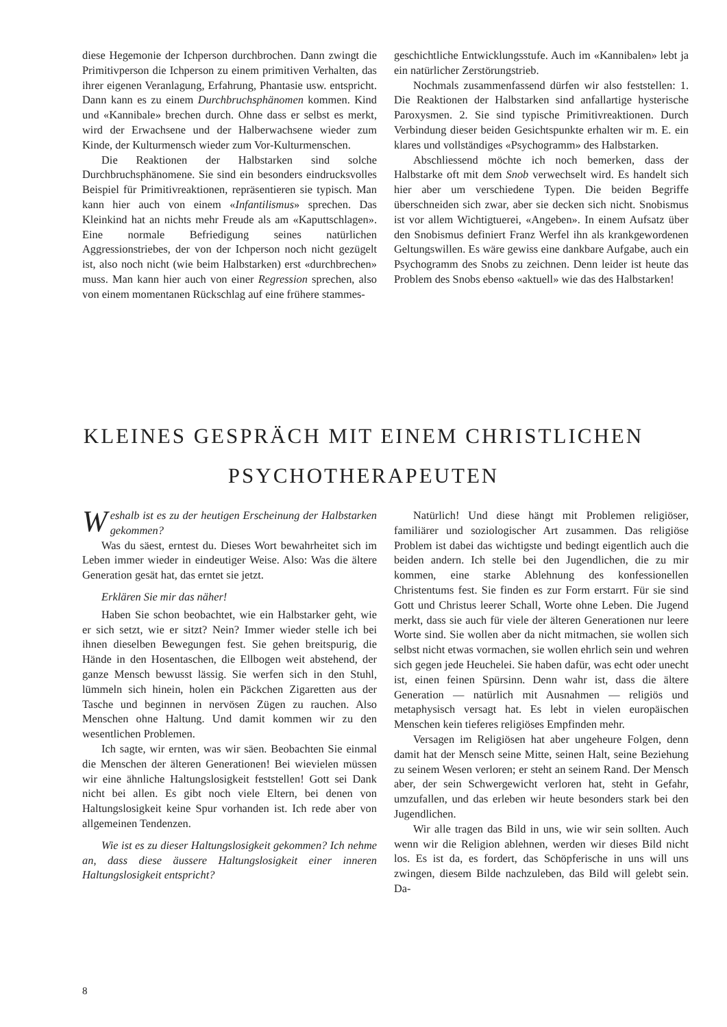diese Hegemonie der Ichperson durchbrochen. Dann zwingt die Primitivperson die Ichperson zu einem primitiven Verhalten, das ihrer eigenen Veranlagung, Erfahrung, Phantasie usw. entspricht. Dann kann es zu einem Durchbruchsphänomen kommen. Kind und «Kannibale» brechen durch. Ohne dass er selbst es merkt, wird der Erwachsene und der Halberwachsene wieder zum Kinde, der Kulturmensch wieder zum Vor-Kulturmenschen.
Die Reaktionen der Halbstarken sind solche Durchbruchsphänomene. Sie sind ein besonders eindrucksvolles Beispiel für Primitivreaktionen, repräsentieren sie typisch. Man kann hier auch von einem «Infantilismus» sprechen. Das Kleinkind hat an nichts mehr Freude als am «Kaputtschlagen». Eine normale Befriedigung seines natürlichen Aggressionstriebes, der von der Ichperson noch nicht gezügelt ist, also noch nicht (wie beim Halbstarken) erst «durchbrechen» muss. Man kann hier auch von einer Regression sprechen, also von einem momentanen Rückschlag auf eine frühere stammes-
geschichtliche Entwicklungsstufe. Auch im «Kannibalen» lebt ja ein natürlicher Zerstörungstrieb.
Nochmals zusammenfassend dürfen wir also feststellen: 1. Die Reaktionen der Halbstarken sind anfallartige hysterische Paroxysmen. 2. Sie sind typische Primitivreaktionen. Durch Verbindung dieser beiden Gesichtspunkte erhalten wir m. E. ein klares und vollständiges «Psychogramm» des Halbstarken.
Abschliessend möchte ich noch bemerken, dass der Halbstarke oft mit dem Snob verwechselt wird. Es handelt sich hier aber um verschiedene Typen. Die beiden Begriffe überschneiden sich zwar, aber sie decken sich nicht. Snobismus ist vor allem Wichtigtuerei, «Angeben». In einem Aufsatz über den Snobismus definiert Franz Werfel ihn als krankgewordenen Geltungswillen. Es wäre gewiss eine dankbare Aufgabe, auch ein Psychogramm des Snobs zu zeichnen. Denn leider ist heute das Problem des Snobs ebenso «aktuell» wie das des Halbstarken!
KLEINES GESPRÄCH MIT EINEM CHRISTLICHEN
PSYCHOTHERAPEUTEN
Weshalb ist es zu der heutigen Erscheinung der Halbstarken gekommen?
Was du säest, erntest du. Dieses Wort bewahrheitet sich im Leben immer wieder in eindeutiger Weise. Also: Was die ältere Generation gesät hat, das erntet sie jetzt.
Erklären Sie mir das näher!
Haben Sie schon beobachtet, wie ein Halbstarker geht, wie er sich setzt, wie er sitzt? Nein? Immer wieder stelle ich bei ihnen dieselben Bewegungen fest. Sie gehen breitspurig, die Hände in den Hosentaschen, die Ellbogen weit abstehend, der ganze Mensch bewusst lässig. Sie werfen sich in den Stuhl, lümmeln sich hinein, holen ein Päckchen Zigaretten aus der Tasche und beginnen in nervösen Zügen zu rauchen. Also Menschen ohne Haltung. Und damit kommen wir zu den wesentlichen Problemen.
Ich sagte, wir ernten, was wir säen. Beobachten Sie einmal die Menschen der älteren Generationen! Bei wievielen müssen wir eine ähnliche Haltungslosigkeit feststellen! Gott sei Dank nicht bei allen. Es gibt noch viele Eltern, bei denen von Haltungslosigkeit keine Spur vorhanden ist. Ich rede aber von allgemeinen Tendenzen.
Wie ist es zu dieser Haltungslosigkeit gekommen? Ich nehme an, dass diese äussere Haltungslosigkeit einer inneren Haltungslosigkeit entspricht?
Natürlich! Und diese hängt mit Problemen religiöser, familiärer und soziologischer Art zusammen. Das religiöse Problem ist dabei das wichtigste und bedingt eigentlich auch die beiden andern. Ich stelle bei den Jugendlichen, die zu mir kommen, eine starke Ablehnung des konfessionellen Christentums fest. Sie finden es zur Form erstarrt. Für sie sind Gott und Christus leerer Schall, Worte ohne Leben. Die Jugend merkt, dass sie auch für viele der älteren Generationen nur leere Worte sind. Sie wollen aber da nicht mitmachen, sie wollen sich selbst nicht etwas vormachen, sie wollen ehrlich sein und wehren sich gegen jede Heuchelei. Sie haben dafür, was echt oder unecht ist, einen feinen Spürsinn. Denn wahr ist, dass die ältere Generation — natürlich mit Ausnahmen — religiös und metaphysisch versagt hat. Es lebt in vielen europäischen Menschen kein tieferes religiöses Empfinden mehr.
Versagen im Religiösen hat aber ungeheure Folgen, denn damit hat der Mensch seine Mitte, seinen Halt, seine Beziehung zu seinem Wesen verloren; er steht an seinem Rand. Der Mensch aber, der sein Schwergewicht verloren hat, steht in Gefahr, umzufallen, und das erleben wir heute besonders stark bei den Jugendlichen.
Wir alle tragen das Bild in uns, wie wir sein sollten. Auch wenn wir die Religion ablehnen, werden wir dieses Bild nicht los. Es ist da, es fordert, das Schöpferische in uns will uns zwingen, diesem Bilde nachzuleben, das Bild will gelebt sein. Da-
8